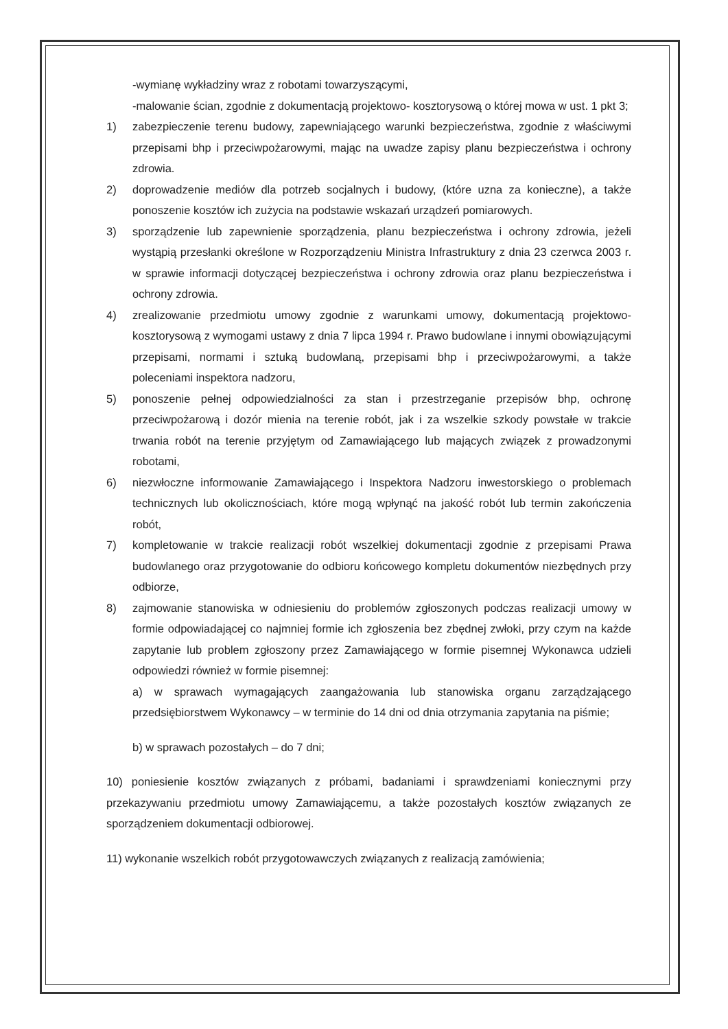-wymianę wykładziny wraz z robotami towarzyszącymi,
-malowanie ścian, zgodnie z dokumentacją projektowo- kosztorysową o której mowa w ust. 1 pkt 3;
1) zabezpieczenie terenu budowy, zapewniającego warunki bezpieczeństwa, zgodnie z właściwymi przepisami bhp i przeciwpożarowymi, mając na uwadze zapisy planu bezpieczeństwa i ochrony zdrowia.
2) doprowadzenie mediów dla potrzeb socjalnych i budowy, (które uzna za konieczne), a także ponoszenie kosztów ich zużycia na podstawie wskazań urządzeń pomiarowych.
3) sporządzenie lub zapewnienie sporządzenia, planu bezpieczeństwa i ochrony zdrowia, jeżeli wystąpią przesłanki określone w Rozporządzeniu Ministra Infrastruktury z dnia 23 czerwca 2003 r. w sprawie informacji dotyczącej bezpieczeństwa i ochrony zdrowia oraz planu bezpieczeństwa i ochrony zdrowia.
4) zrealizowanie przedmiotu umowy zgodnie z warunkami umowy, dokumentacją projektowo-kosztorysową z wymogami ustawy z dnia 7 lipca 1994 r. Prawo budowlane i innymi obowiązującymi przepisami, normami i sztuką budowlaną, przepisami bhp i przeciwpożarowymi, a także poleceniami inspektora nadzoru,
5) ponoszenie pełnej odpowiedzialności za stan i przestrzeganie przepisów bhp, ochronę przeciwpożarową i dozór mienia na terenie robót, jak i za wszelkie szkody powstałe w trakcie trwania robót na terenie przyjętym od Zamawiającego lub mających związek z prowadzonymi robotami,
6) niezwłoczne informowanie Zamawiającego i Inspektora Nadzoru inwestorskiego o problemach technicznych lub okolicznościach, które mogą wpłynąć na jakość robót lub termin zakończenia robót,
7) kompletowanie w trakcie realizacji robót wszelkiej dokumentacji zgodnie z przepisami Prawa budowlanego oraz przygotowanie do odbioru końcowego kompletu dokumentów niezbędnych przy odbiorze,
8) zajmowanie stanowiska w odniesieniu do problemów zgłoszonych podczas realizacji umowy w formie odpowiadającej co najmniej formie ich zgłoszenia bez zbędnej zwłoki, przy czym na każde zapytanie lub problem zgłoszony przez Zamawiającego w formie pisemnej Wykonawca udzieli odpowiedzi również w formie pisemnej:
a) w sprawach wymagających zaangażowania lub stanowiska organu zarządzającego przedsiębiorstwem Wykonawcy – w terminie do 14 dni od dnia otrzymania zapytania na piśmie;
b) w sprawach pozostałych – do 7 dni;
10) poniesienie kosztów związanych z próbami, badaniami i sprawdzeniami koniecznymi przy przekazywaniu przedmiotu umowy Zamawiającemu, a także pozostałych kosztów związanych ze sporządzeniem dokumentacji odbiorowej.
11) wykonanie wszelkich robót przygotowawczych związanych z realizacją zamówienia;